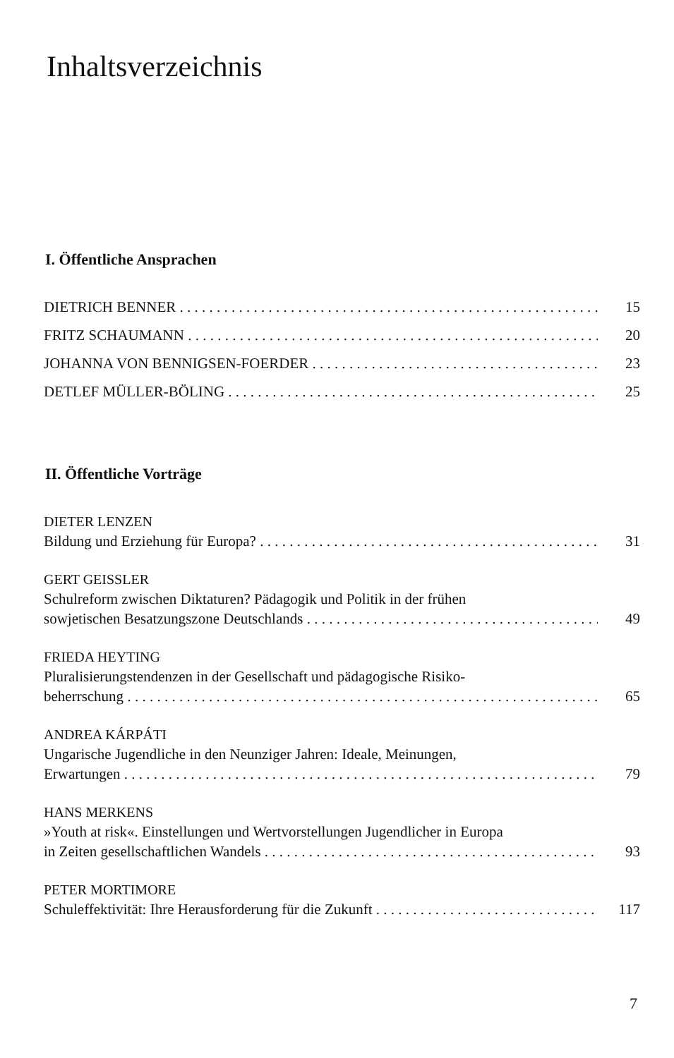Inhaltsverzeichnis
I. Öffentliche Ansprachen
DIETRICH BENNER 15
FRITZ SCHAUMANN 20
JOHANNA VON BENNIGSEN-FOERDER 23
DETLEF MÜLLER-BÖLING 25
II. Öffentliche Vorträge
DIETER LENZEN
Bildung und Erziehung für Europa? 31
GERT GEISSLER
Schulreform zwischen Diktaturen? Pädagogik und Politik in der frühen
sowjetischen Besatzungszone Deutschlands 49
FRIEDA HEYTING
Pluralisierungstendenzen in der Gesellschaft und pädagogische Risiko-
beherrschung 65
ANDREA KÁRPÁTI
Ungarische Jugendliche in den Neunziger Jahren: Ideale, Meinungen,
Erwartungen 79
HANS MERKENS
»Youth at risk«. Einstellungen und Wertvorstellungen Jugendlicher in Europa
in Zeiten gesellschaftlichen Wandels 93
PETER MORTIMORE
Schuleffektivität: Ihre Herausforderung für die Zukunft 117
7